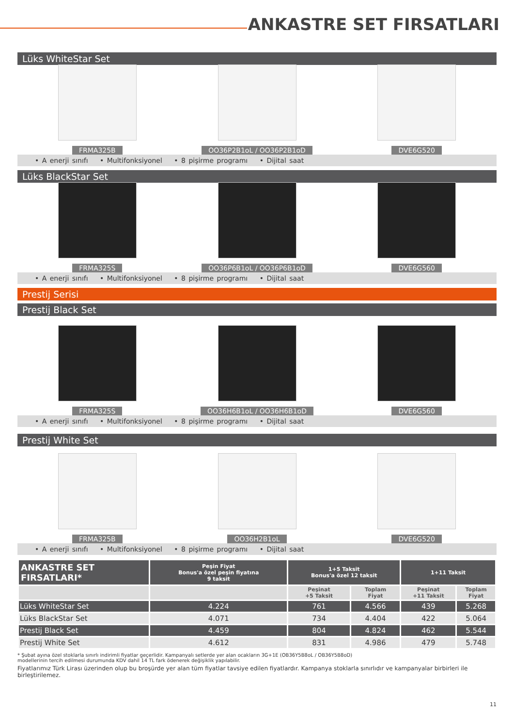ANKASTRE SET FIRSATLARI
Lüks WhiteStar Set
FRMA325B
OO36P2B1oL / OO36P2B1oD
DVE6G520
• A enerji sınıfı • Multifonksiyonel • 8 pişirme programı • Dijital saat
Lüks BlackStar Set
FRMA325S
OO36P6B1oL / OO36P6B1oD
DVE6G560
• A enerji sınıfı • Multifonksiyonel • 8 pişirme programı • Dijital saat
Prestij Serisi
Prestij Black Set
FRMA325S
OO36H6B1oL / OO36H6B1oD
DVE6G560
• A enerji sınıfı • Multifonksiyonel • 8 pişirme programı • Dijital saat
Prestij White Set
FRMA325B
OO36H2B1oL
DVE6G520
• A enerji sınıfı • Multifonksiyonel • 8 pişirme programı • Dijital saat
| ANKASTRE SET FIRSATLARI* | Peşin Fiyat Bonus'a özel peşin fiyatına 9 taksit | 1+5 Taksit Bonus'a özel 12 taksit | | 1+11 Taksit | |
| --- | --- | --- | --- | --- | --- |
| | | Peşinat +5 Taksit | Toplam Fiyat | Peşinat +11 Taksit | Toplam Fiyat |
| Lüks WhiteStar Set | 4.224 | 761 | 4.566 | 439 | 5.268 |
| Lüks BlackStar Set | 4.071 | 734 | 4.404 | 422 | 5.064 |
| Prestij Black Set | 4.459 | 804 | 4.824 | 462 | 5.544 |
| Prestij White Set | 4.612 | 831 | 4.986 | 479 | 5.748 |
* Şubat ayına özel stoklarla sınırlı indirimli fiyatlar geçerlidir. Kampanyalı setlerde yer alan ocakların 3G+1E (OB36Y5B8oL / OB36Y5B8oD)
modellerinin tercih edilmesi durumunda KDV dahil 14 TL fark ödenerek değişiklik yapılabilir.
Fiyatlarımız Türk Lirası üzerinden olup bu broşürde yer alan tüm fiyatlar tavsiye edilen fiyatlardır. Kampanya stoklarla sınırlıdır ve kampanyalar birbirleri ile birleştirilemez.
11